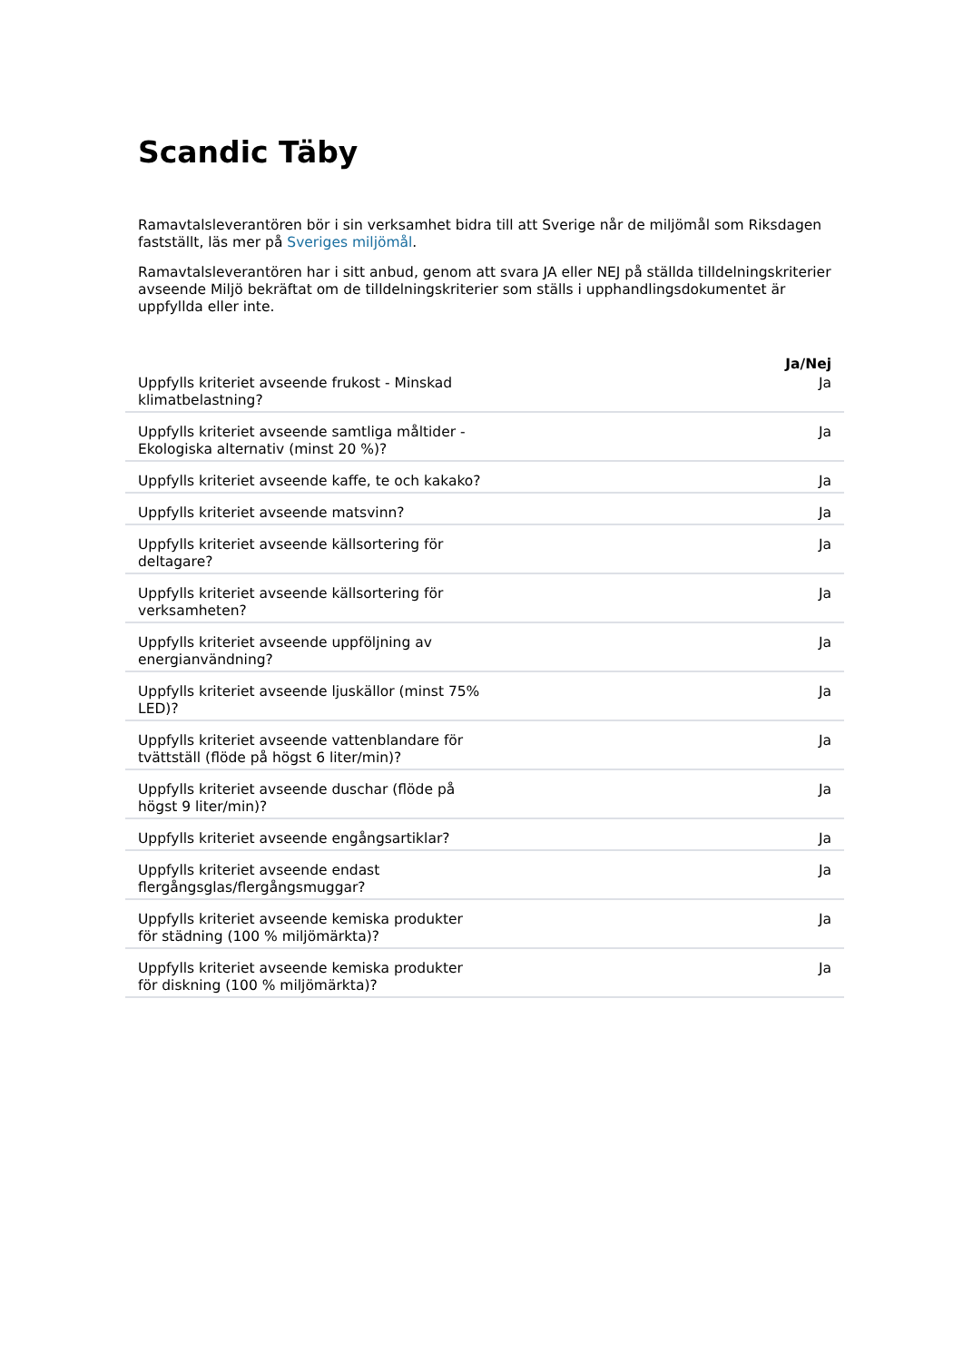Scandic Täby
Ramavtalsleverantören bör i sin verksamhet bidra till att Sverige når de miljömål som Riksdagen fastställt, läs mer på Sveriges miljömål.
Ramavtalsleverantören har i sitt anbud, genom att svara JA eller NEJ på ställda tilldelningskriterier avseende Miljö bekräftat om de tilldelningskriterier som ställs i upphandlingsdokumentet är uppfyllda eller inte.
| | Ja/Nej |
| --- | --- |
| Uppfylls kriteriet avseende frukost - Minskad klimatbelastning? | Ja |
| Uppfylls kriteriet avseende samtliga måltider - Ekologiska alternativ (minst 20 %)? | Ja |
| Uppfylls kriteriet avseende kaffe, te och kakako? | Ja |
| Uppfylls kriteriet avseende matsvinn? | Ja |
| Uppfylls kriteriet avseende källsortering för deltagare? | Ja |
| Uppfylls kriteriet avseende källsortering för verksamheten? | Ja |
| Uppfylls kriteriet avseende uppföljning av energianvändning? | Ja |
| Uppfylls kriteriet avseende ljuskällor (minst 75% LED)? | Ja |
| Uppfylls kriteriet avseende vattenblandare för tvättställ (flöde på högst 6 liter/min)? | Ja |
| Uppfylls kriteriet avseende duschar (flöde på högst 9 liter/min)? | Ja |
| Uppfylls kriteriet avseende engångsartiklar? | Ja |
| Uppfylls kriteriet avseende endast flergångsglas/flergångsmuggar? | Ja |
| Uppfylls kriteriet avseende kemiska produkter för städning (100 % miljömärkta)? | Ja |
| Uppfylls kriteriet avseende kemiska produkter för diskning (100 % miljömärkta)? | Ja |